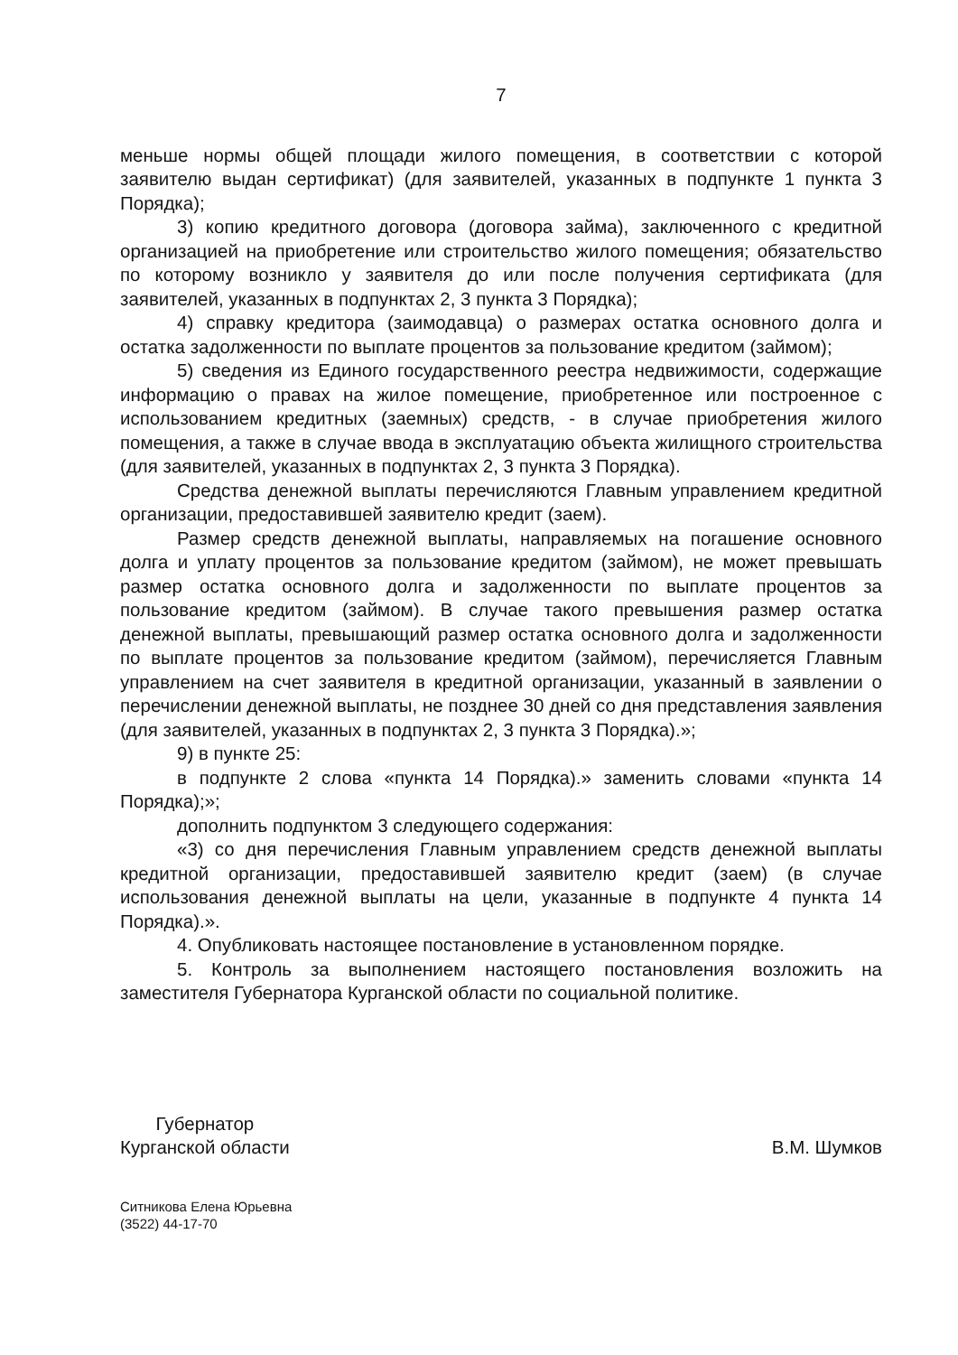7
меньше нормы общей площади жилого помещения, в соответствии с которой заявителю выдан сертификат) (для заявителей, указанных в подпункте 1 пункта 3 Порядка);
3) копию кредитного договора (договора займа), заключенного с кредитной организацией на приобретение или строительство жилого помещения; обязательство по которому возникло у заявителя до или после получения сертификата (для заявителей, указанных в подпунктах 2, 3 пункта 3 Порядка);
4) справку кредитора (заимодавца) о размерах остатка основного долга и остатка задолженности по выплате процентов за пользование кредитом (займом);
5) сведения из Единого государственного реестра недвижимости, содержащие информацию о правах на жилое помещение, приобретенное или построенное с использованием кредитных (заемных) средств, - в случае приобретения жилого помещения, а также в случае ввода в эксплуатацию объекта жилищного строительства (для заявителей, указанных в подпунктах 2, 3 пункта 3 Порядка).
Средства денежной выплаты перечисляются Главным управлением кредитной организации, предоставившей заявителю кредит (заем).
Размер средств денежной выплаты, направляемых на погашение основного долга и уплату процентов за пользование кредитом (займом), не может превышать размер остатка основного долга и задолженности по выплате процентов за пользование кредитом (займом). В случае такого превышения размер остатка денежной выплаты, превышающий размер остатка основного долга и задолженности по выплате процентов за пользование кредитом (займом), перечисляется Главным управлением на счет заявителя в кредитной организации, указанный в заявлении о перечислении денежной выплаты, не позднее 30 дней со дня представления заявления (для заявителей, указанных в подпунктах 2, 3 пункта 3 Порядка).»;
9) в пункте 25:
в подпункте 2 слова «пункта 14 Порядка).» заменить словами «пункта 14 Порядка);»;
дополнить подпунктом 3 следующего содержания:
«3) со дня перечисления Главным управлением средств денежной выплаты кредитной организации, предоставившей заявителю кредит (заем) (в случае использования денежной выплаты на цели, указанные в подпункте 4 пункта 14 Порядка).».
4. Опубликовать настоящее постановление в установленном порядке.
5. Контроль за выполнением настоящего постановления возложить на заместителя Губернатора Курганской области по социальной политике.
Губернатор
Курганской области
В.М. Шумков
Ситникова Елена Юрьевна
(3522) 44-17-70